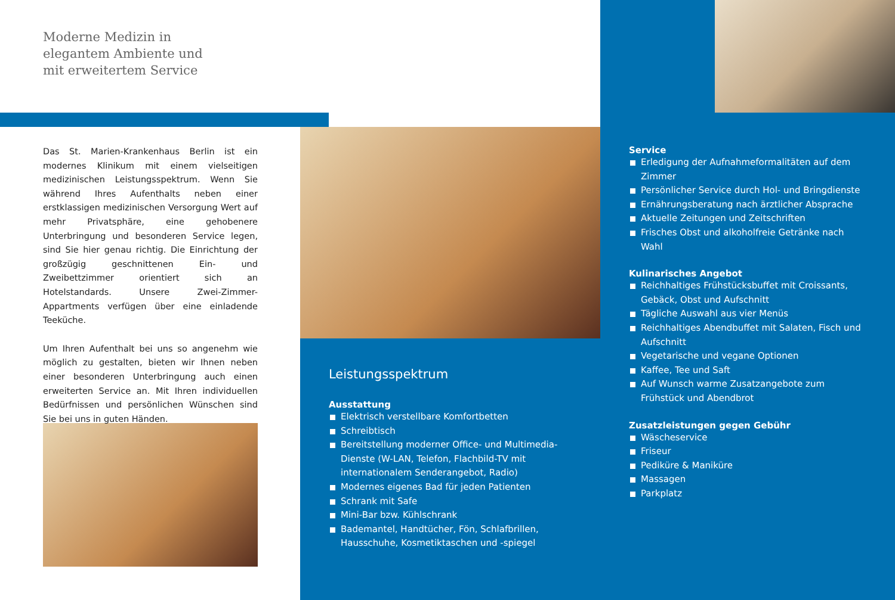Moderne Medizin in
elegantem Ambiente und
mit erweitertem Service
Das St. Marien-Krankenhaus Berlin ist ein modernes Klinikum mit einem vielseitigen medizinischen Leistungsspektrum. Wenn Sie während Ihres Aufenthalts neben einer erstklassigen medizinischen Versorgung Wert auf mehr Privatsphäre, eine gehobenere Unterbringung und besonderen Service legen, sind Sie hier genau richtig. Die Einrichtung der großzügig geschnittenen Ein- und Zweibettzimmer orientiert sich an Hotelstandards. Unsere Zwei-Zimmer-Appartments verfügen über eine einladende Teeküche.
Um Ihren Aufenthalt bei uns so angenehm wie möglich zu gestalten, bieten wir Ihnen neben einer besonderen Unterbringung auch einen erweiterten Service an. Mit Ihren individuellen Bedürfnissen und persönlichen Wünschen sind Sie bei uns in guten Händen.
Leistungsspektrum
Ausstattung
Elektrisch verstellbare Komfortbetten
Schreibtisch
Bereitstellung moderner Office- und Multimedia-Dienste (W-LAN, Telefon, Flachbild-TV mit internationalem Senderangebot, Radio)
Modernes eigenes Bad für jeden Patienten
Schrank mit Safe
Mini-Bar bzw. Kühlschrank
Bademantel, Handtücher, Fön, Schlafbrillen, Hausschuhe, Kosmetiktaschen und -spiegel
Service
Erledigung der Aufnahmeformalitäten auf dem Zimmer
Persönlicher Service durch Hol- und Bringdienste
Ernährungsberatung nach ärztlicher Absprache
Aktuelle Zeitungen und Zeitschriften
Frisches Obst und alkoholfreie Getränke nach Wahl
Kulinarisches Angebot
Reichhaltiges Frühstücksbuffet mit Croissants, Gebäck, Obst und Aufschnitt
Tägliche Auswahl aus vier Menüs
Reichhaltiges Abendbuffet mit Salaten, Fisch und Aufschnitt
Vegetarische und vegane Optionen
Kaffee, Tee und Saft
Auf Wunsch warme Zusatzangebote zum Frühstück und Abendbrot
Zusatzleistungen gegen Gebühr
Wäscheservice
Friseur
Pediküre & Maniküre
Massagen
Parkplatz